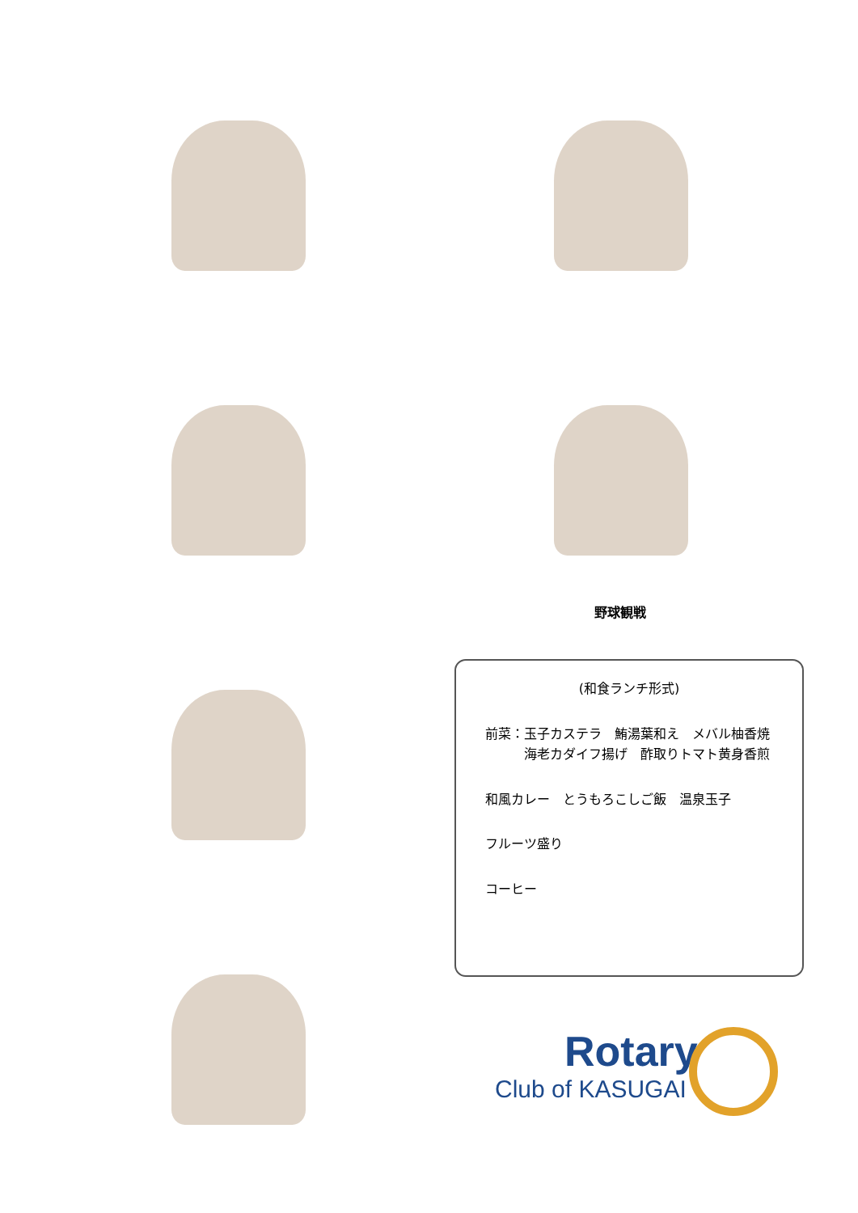野球観戦
(和食ランチ形式)
前菜：玉子カステラ　鮪湯葉和え　メバル柚香焼
　　　海老カダイフ揚げ　酢取りトマト黄身香煎
和風カレー　とうもろこしご飯　温泉玉子
フルーツ盛り
コーヒー
Rotary
Club of KASUGAI